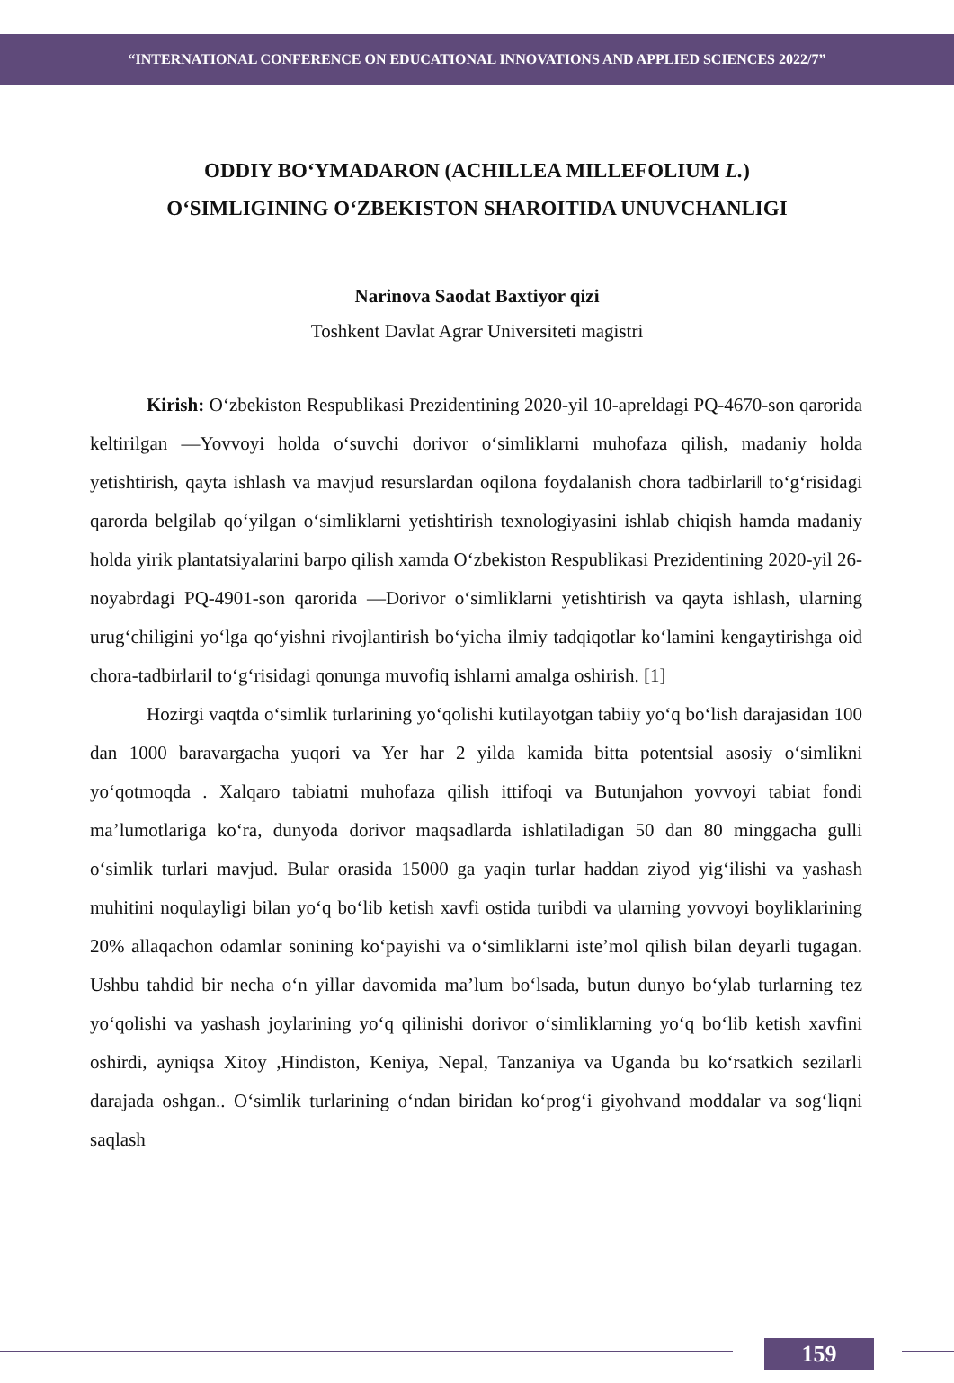“INTERNATIONAL CONFERENCE ON EDUCATIONAL INNOVATIONS AND APPLIED SCIENCES 2022/7”
ODDIY BO‘YMADARON (ACHILLEA MILLEFOLIUM L.)
O‘SIMLIGINING O‘ZBEKISTON SHAROITIDA UNUVCHANLIGI
Narinova Saodat Baxtiyor qizi
Toshkent Davlat Agrar Universiteti magistri
Kirish: O‘zbekiston Respublikasi Prezidentining 2020-yil 10-apreldagi PQ-4670-son qarorida keltirilgan ―Yovvoyi holda o‘suvchi dorivor o‘simliklarni muhofaza qilish, madaniy holda yetishtirish, qayta ishlash va mavjud resurslardan oqilona foydalanish chora tadbirlari‖ to‘g‘risidagi qarorda belgilab qo‘yilgan o‘simliklarni yetishtirish texnologiyasini ishlab chiqish hamda madaniy holda yirik plantatsiyalarini barpo qilish xamda O‘zbekiston Respublikasi Prezidentining 2020-yil 26-noyabrdagi PQ-4901-son qarorida ―Dorivor o‘simliklarni yetishtirish va qayta ishlash, ularning urug‘chiligini yo‘lga qo‘yishni rivojlantirish bo‘yicha ilmiy tadqiqotlar ko‘lamini kengaytirishga oid chora-tadbirlari‖ to‘g‘risidagi qonunga muvofiq ishlarni amalga oshirish. [1]
Hozirgi vaqtda o‘simlik turlarining yo‘qolishi kutilayotgan tabiiy yo‘q bo‘lish darajasidan 100 dan 1000 baravargacha yuqori va Yer har 2 yilda kamida bitta potentsial asosiy o‘simlikni yo‘qotmoqda . Xalqaro tabiatni muhofaza qilish ittifoqi va Butunjahon yovvoyi tabiat fondi ma’lumotlariga ko‘ra, dunyoda dorivor maqsadlarda ishlatiladigan 50 dan 80 minggacha gulli o‘simlik turlari mavjud. Bular orasida 15000 ga yaqin turlar haddan ziyod yig‘ilishi va yashash muhitini noqulayligi bilan yo‘q bo‘lib ketish xavfi ostida turibdi va ularning yovvoyi boyliklarining 20% allaqachon odamlar sonining ko‘payishi va o‘simliklarni iste’mol qilish bilan deyarli tugagan. Ushbu tahdid bir necha o‘n yillar davomida ma’lum bo‘lsada, butun dunyo bo‘ylab turlarning tez yo‘qolishi va yashash joylarining yo‘q qilinishi dorivor o‘simliklarning yo‘q bo‘lib ketish xavfini oshirdi, ayniqsa Xitoy ,Hindiston, Keniya, Nepal, Tanzaniya va Uganda bu ko‘rsatkich sezilarli darajada oshgan.. O‘simlik turlarining o‘ndan biridan ko‘prog‘i giyohvand moddalar va sog‘liqni saqlash
159